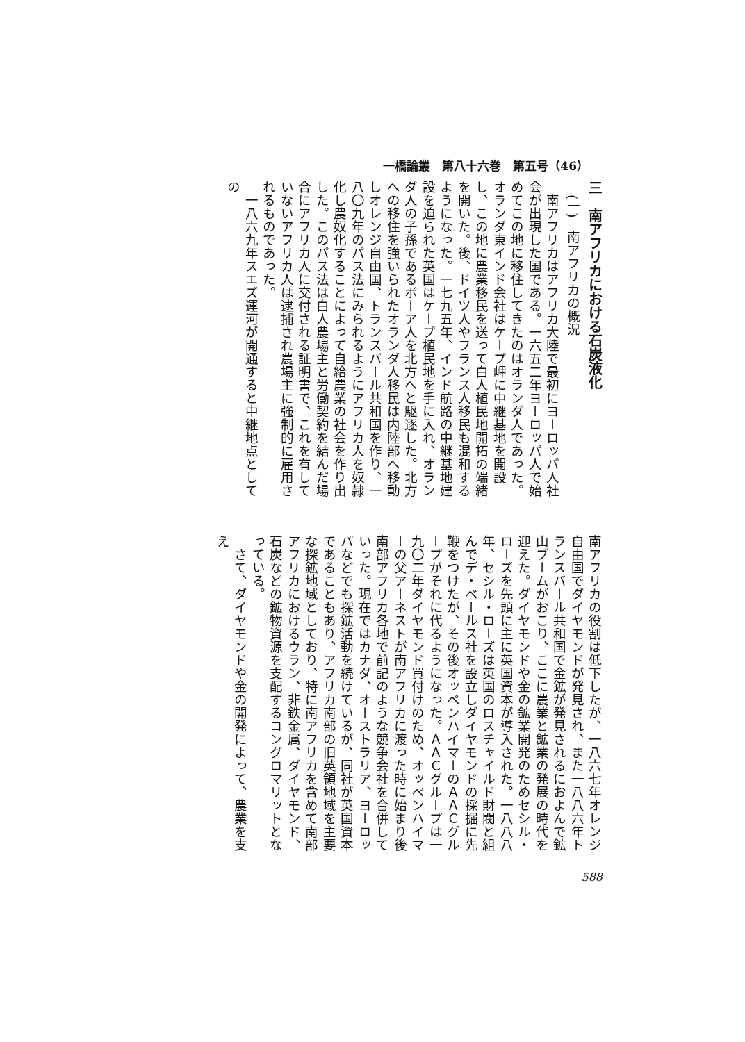一橋論叢　第八十六巻　第五号（46）
三　南アフリカにおける石炭液化
(一)　南アフリカの概況
　南アフリカはアフリカ大陸で最初にヨーロッパ人社会が出現した国である。一六五二年ヨーロッパ人で始めてこの地に移住してきたのはオランダ人であった。オランダ東インド会社はケープ岬に中継基地を開設し、この地に農業移民を送って白人植民地開拓の端緒を開いた。後、ドイツ人やフランス人移民も混和するようになった。一七九五年、インド航路の中継基地建設を迫られた英国はケープ植民地を手に入れ、オランダ人の子孫であるボーア人を北方へと駆逐した。北方への移住を強いられたオランダ人移民は内陸部へ移動しオレンジ自由国、トランスバール共和国を作り、一八〇九年のパス法にみられるようにアフリカ人を奴隷化し農奴化することによって自給農業の社会を作り出した。このパス法は白人農場主と労働契約を結んだ場合にアフリカ人に交付される証明書で、これを有していないアフリカ人は逮捕され農場主に強制的に雇用されるものであった。
　一八六九年スエズ運河が開通すると中継地点としての
南アフリカの役割は低下したが、一八六七年オレンジ自由国でダイヤモンドが発見され、また一八八六年トランスバール共和国で金鉱が発見されるにおよんで鉱山ブームがおこり、ここに農業と鉱業の発展の時代を迎えた。ダイヤモンドや金の鉱業開発のためセシル・ローズを先頭に主に英国資本が導入された。一八八八年、セシル・ローズは英国のロスチャイルド財閥と組んでデ・ベールス社を設立しダイヤモンドの採掘に先鞭をつけたが、その後オッペンハイマーのＡＡＣグループがそれに代るようになった。ＡＡＣグループは一九〇二年ダイヤモンド買付けのため、オッペンハイマーの父アーネストが南アフリカに渡った時に始まり後南部アフリカ各地で前記のような競争会社を合併していった。現在ではカナダ、オーストラリア、ヨーロッパなどでも探鉱活動を続けているが、同社が英国資本であることもあり、アフリカ南部の旧英領地域を主要な探鉱地域としており、特に南アフリカを含めて南部アフリカにおけるウラン、非鉄金属、ダイヤモンド、石炭などの鉱物資源を支配するコングロマリットとなっている。
　さて、ダイヤモンドや金の開発によって、農業を支え
588